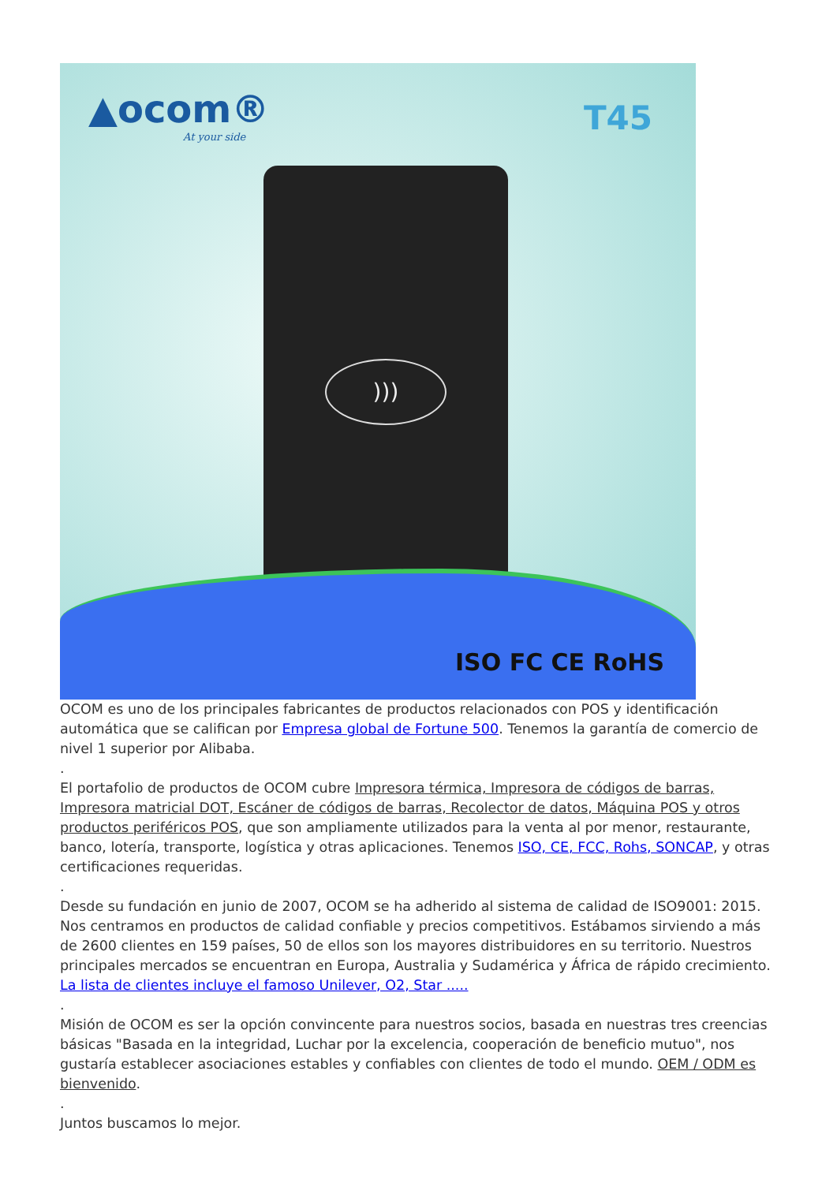▲ocom®
At your side
T45
)))
ISO FC CE RoHS
OCOM es uno de los principales fabricantes de productos relacionados con POS y identificación automática que se califican por Empresa global de Fortune 500. Tenemos la garantía de comercio de nivel 1 superior por Alibaba.
.
El portafolio de productos de OCOM cubre Impresora térmica, Impresora de códigos de barras, Impresora matricial DOT, Escáner de códigos de barras, Recolector de datos, Máquina POS y otros productos periféricos POS, que son ampliamente utilizados para la venta al por menor, restaurante, banco, lotería, transporte, logística y otras aplicaciones. Tenemos ISO, CE, FCC, Rohs, SONCAP, y otras certificaciones requeridas.
.
Desde su fundación en junio de 2007, OCOM se ha adherido al sistema de calidad de ISO9001: 2015. Nos centramos en productos de calidad confiable y precios competitivos. Estábamos sirviendo a más de 2600 clientes en 159 países, 50 de ellos son los mayores distribuidores en su territorio. Nuestros principales mercados se encuentran en Europa, Australia y Sudamérica y África de rápido crecimiento. La lista de clientes incluye el famoso Unilever, O2, Star .....
.
Misión de OCOM es ser la opción convincente para nuestros socios, basada en nuestras tres creencias básicas "Basada en la integridad, Luchar por la excelencia, cooperación de beneficio mutuo", nos gustaría establecer asociaciones estables y confiables con clientes de todo el mundo. OEM / ODM es bienvenido.
.
Juntos buscamos lo mejor.